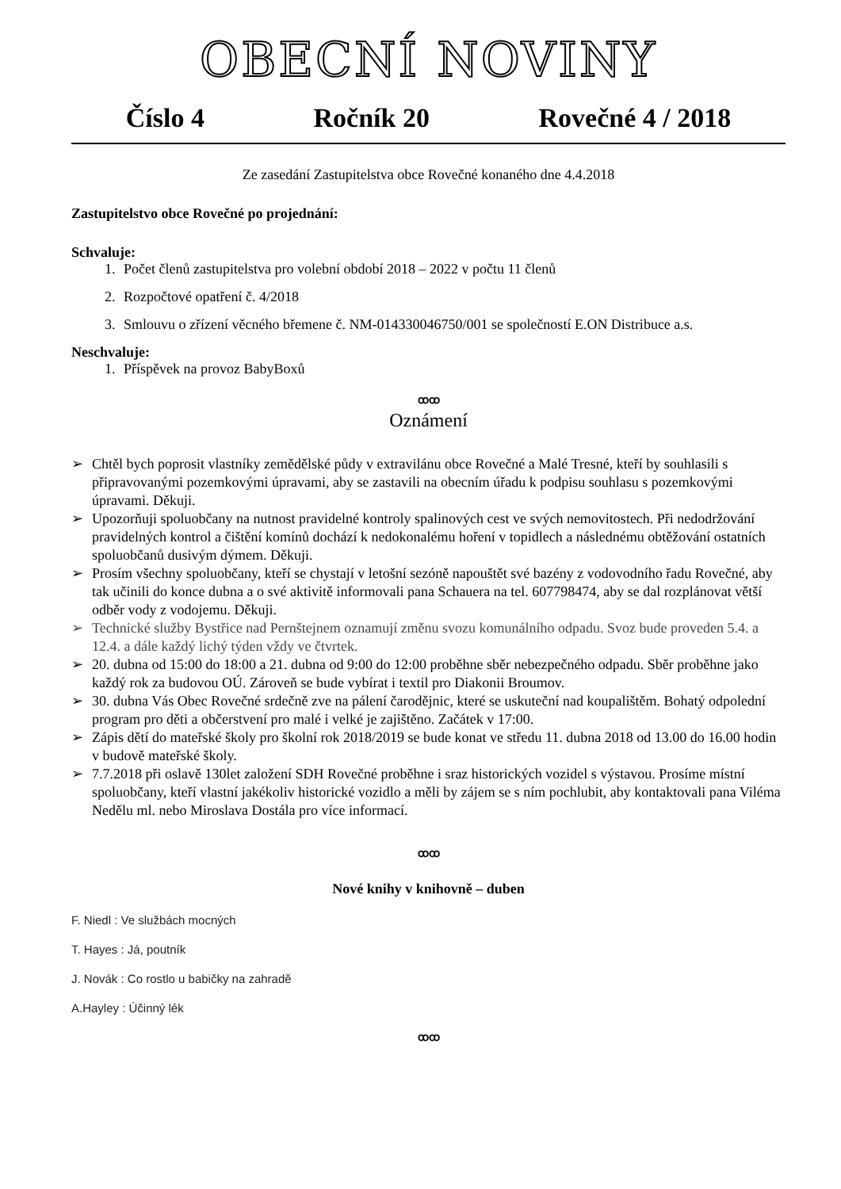OBECNÍ NOVINY
Číslo 4 Ročník 20 Rovečné 4 / 2018
Ze zasedání Zastupitelstva obce Rovečné konaného dne 4.4.2018
Zastupitelstvo obce Rovečné po projednání:
Schvaluje:
1. Počet členů zastupitelstva pro volební období 2018 – 2022 v počtu 11 členů
2. Rozpočtové opatření č. 4/2018
3. Smlouvu o zřízení věcného břemene č. NM-014330046750/001 se společností E.ON Distribuce a.s.
Neschvaluje:
1. Příspěvek na provoz BabyBoxů
ꝏꝏ
Oznámení
➢ Chtěl bych poprosit vlastníky zemědělské půdy v extravilánu obce Rovečné a Malé Tresné, kteří by souhlasili s připravovanými pozemkovými úpravami, aby se zastavili na obecním úřadu k podpisu souhlasu s pozemkovými úpravami. Děkuji.
➢ Upozorňuji spoluobčany na nutnost pravidelné kontroly spalinových cest ve svých nemovitostech. Při nedodržování pravidelných kontrol a čištění komínů dochází k nedokonalému hoření v topidlech a následnému obtěžování ostatních spoluobčanů dusivým dýmem. Děkuji.
➢ Prosím všechny spoluobčany, kteří se chystají v letošní sezóně napouštět své bazény z vodovodního řadu Rovečné, aby tak učinili do konce dubna a o své aktivitě informovali pana Schauera na tel. 607798474, aby se dal rozplánovat větší odběr vody z vodojemu. Děkuji.
➢ Technické služby Bystřice nad Pernštejnem oznamují změnu svozu komunálního odpadu. Svoz bude proveden 5.4. a 12.4. a dále každý lichý týden vždy ve čtvrtek.
➢ 20. dubna od 15:00 do 18:00 a 21. dubna od 9:00 do 12:00 proběhne sběr nebezpečného odpadu. Sběr proběhne jako každý rok za budovou OÚ. Zároveň se bude vybírat i textil pro Diakonii Broumov.
➢ 30. dubna Vás Obec Rovečné srdečně zve na pálení čarodějnic, které se uskuteční nad koupalištěm. Bohatý odpolední program pro děti a občerstvení pro malé i velké je zajištěno. Začátek v 17:00.
➢ Zápis dětí do mateřské školy pro školní rok 2018/2019 se bude konat ve středu 11. dubna 2018 od 13.00 do 16.00 hodin v budově mateřské školy.
➢ 7.7.2018 při oslavě 130let založení SDH Rovečné proběhne i sraz historických vozidel s výstavou. Prosíme místní spoluobčany, kteří vlastní jakékoliv historické vozidlo a měli by zájem se s ním pochlubit, aby kontaktovali pana Viléma Nedělu ml. nebo Miroslava Dostála pro více informací.
ꝏꝏ
Nové knihy v knihovně – duben
F. Niedl : Ve službách mocných
T. Hayes : Já, poutník
J. Novák : Co rostlo u babičky na zahradě
A.Hayley : Účinný lék
ꝏꝏ